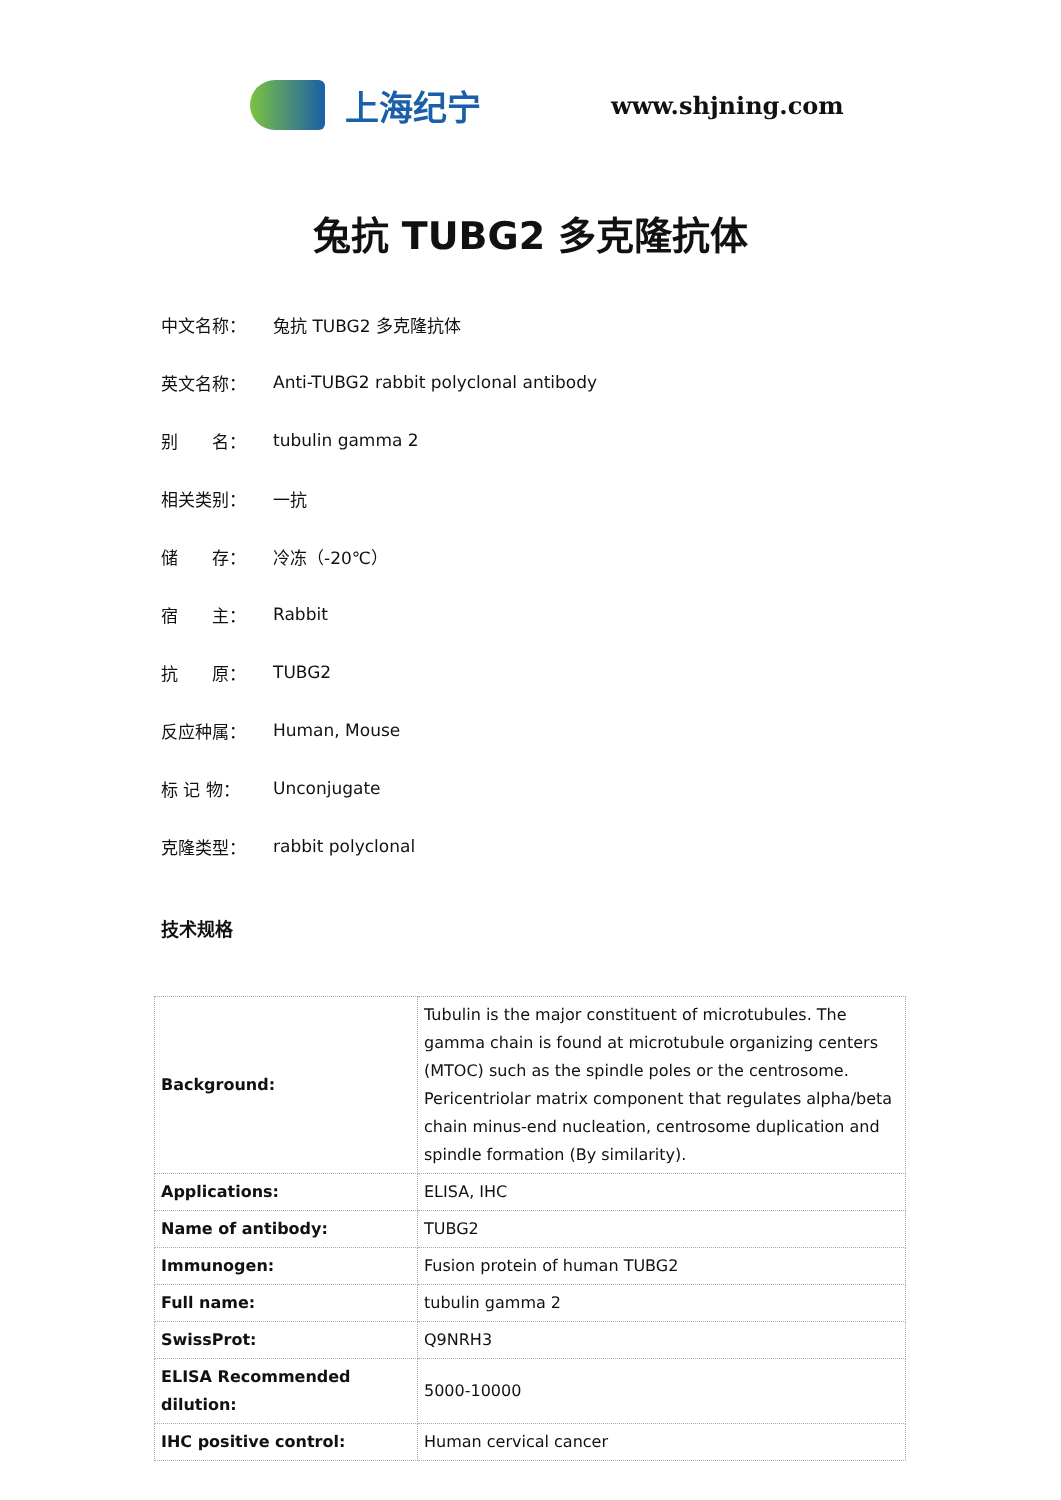上海纪宁
www.shjning.com
兔抗 TUBG2 多克隆抗体
中文名称： 兔抗 TUBG2 多克隆抗体
英文名称：
Anti-TUBG2 rabbit polyclonal antibody
别　　名： tubulin gamma 2
相关类别： 一抗
储　　存： 冷冻（-20℃）
宿　　主： Rabbit
抗　　原： TUBG2
反应种属： Human, Mouse
标 记 物： Unconjugate
克隆类型： rabbit polyclonal
技术规格
| Background: | Tubulin is the major constituent of microtubules. The gamma chain is found at microtubule organizing centers (MTOC) such as the spindle poles or the centrosome. Pericentriolar matrix component that regulates alpha/beta chain minus-end nucleation, centrosome duplication and spindle formation (By similarity). |
| Applications: | ELISA, IHC |
| Name of antibody: | TUBG2 |
| Immunogen: | Fusion protein of human TUBG2 |
| Full name: | tubulin gamma 2 |
| SwissProt: | Q9NRH3 |
| ELISA Recommended dilution: | 5000-10000 |
| IHC positive control: | Human cervical cancer |